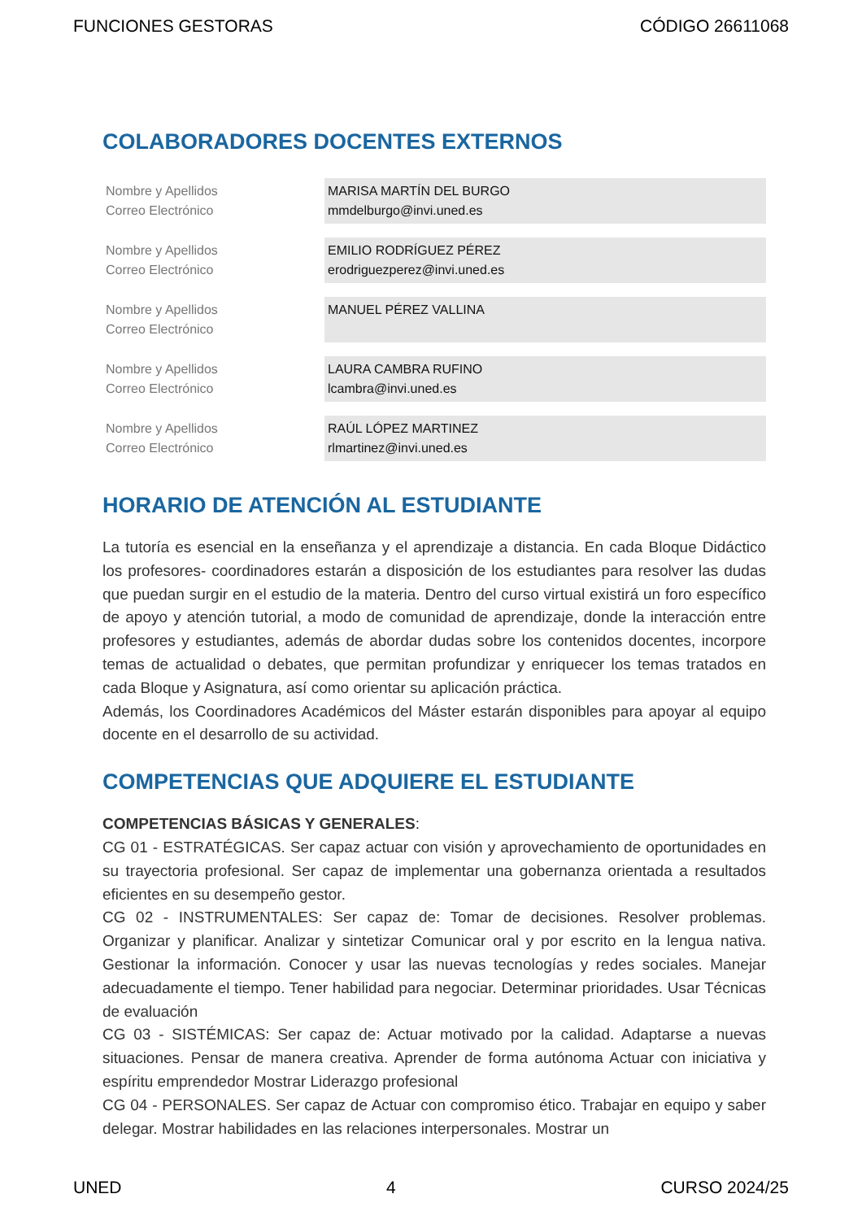FUNCIONES GESTORAS CÓDIGO 26611068
COLABORADORES DOCENTES EXTERNOS
| Nombre y Apellidos Correo Electrónico | MARISA MARTÍN DEL BURGO mmdelburgo@invi.uned.es |
| Nombre y Apellidos Correo Electrónico | EMILIO RODRÍGUEZ PÉREZ erodriguezperez@invi.uned.es |
| Nombre y Apellidos Correo Electrónico | MANUEL PÉREZ VALLINA |
| Nombre y Apellidos Correo Electrónico | LAURA CAMBRA RUFINO lcambra@invi.uned.es |
| Nombre y Apellidos Correo Electrónico | RAÚL LÓPEZ MARTINEZ rlmartinez@invi.uned.es |
HORARIO DE ATENCIÓN AL ESTUDIANTE
La tutoría es esencial en la enseñanza y el aprendizaje a distancia. En cada Bloque Didáctico los profesores- coordinadores estarán a disposición de los estudiantes para resolver las dudas que puedan surgir en el estudio de la materia. Dentro del curso virtual existirá un foro específico de apoyo y atención tutorial, a modo de comunidad de aprendizaje, donde la interacción entre profesores y estudiantes, además de abordar dudas sobre los contenidos docentes, incorpore temas de actualidad o debates, que permitan profundizar y enriquecer los temas tratados en cada Bloque y Asignatura, así como orientar su aplicación práctica.
Además, los Coordinadores Académicos del Máster estarán disponibles para apoyar al equipo docente en el desarrollo de su actividad.
COMPETENCIAS QUE ADQUIERE EL ESTUDIANTE
COMPETENCIAS BÁSICAS Y GENERALES:
CG 01 - ESTRATÉGICAS. Ser capaz actuar con visión y aprovechamiento de oportunidades en su trayectoria profesional. Ser capaz de implementar una gobernanza orientada a resultados eficientes en su desempeño gestor.
CG 02 - INSTRUMENTALES: Ser capaz de: Tomar de decisiones. Resolver problemas. Organizar y planificar. Analizar y sintetizar Comunicar oral y por escrito en la lengua nativa. Gestionar la información. Conocer y usar las nuevas tecnologías y redes sociales. Manejar adecuadamente el tiempo. Tener habilidad para negociar. Determinar prioridades. Usar Técnicas de evaluación
CG 03 - SISTÉMICAS: Ser capaz de: Actuar motivado por la calidad. Adaptarse a nuevas situaciones. Pensar de manera creativa. Aprender de forma autónoma Actuar con iniciativa y espíritu emprendedor Mostrar Liderazgo profesional
CG 04 - PERSONALES. Ser capaz de Actuar con compromiso ético. Trabajar en equipo y saber delegar. Mostrar habilidades en las relaciones interpersonales. Mostrar un
UNED 4 CURSO 2024/25